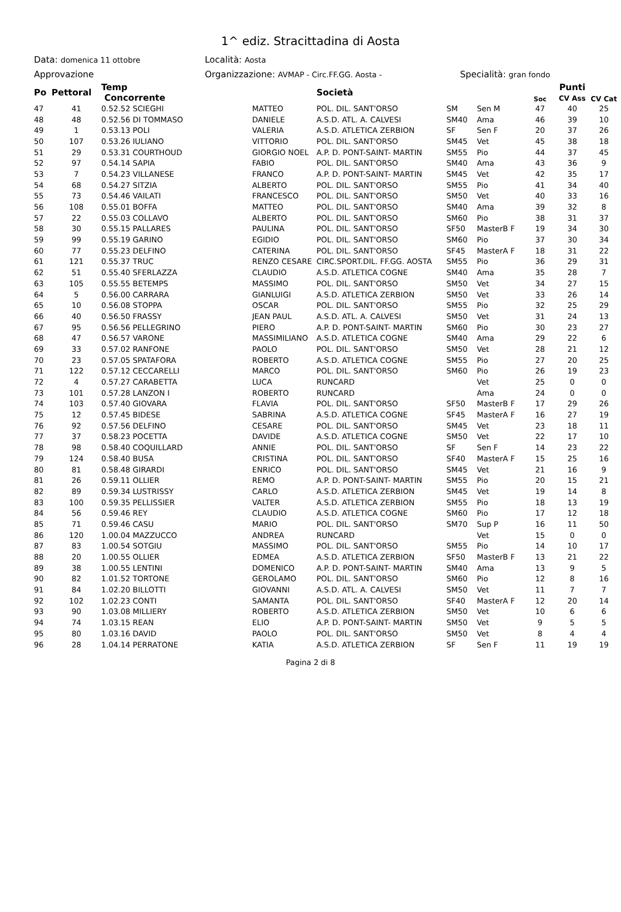1^ ediz. Stracittadina di Aosta
Data: domenica 11 ottobre Località: Aosta
Approvazione Organizzazione: AVMAP - Circ.FF.GG. Aosta - Specialità: gran fondo
| Po | Pettoral | Temp Concorrente | | | Società | | | Soc | Punti CV Ass | CV Cat |
| --- | --- | --- | --- | --- | --- | --- | --- | --- | --- | --- |
| 47 | 41 | 0.52.52 SCIEGHI | | MATTEO | POL. DIL. SANT'ORSO | SM | Sen M | 47 | 40 | 25 |
| 48 | 48 | 0.52.56 DI TOMMASO | | DANIELE | A.S.D. ATL. A. CALVESI | SM40 | Ama | 46 | 39 | 10 |
| 49 | 1 | 0.53.13 POLI | | VALERIA | A.S.D. ATLETICA ZERBION | SF | Sen F | 20 | 37 | 26 |
| 50 | 107 | 0.53.26 IULIANO | | VITTORIO | POL. DIL. SANT'ORSO | SM45 | Vet | 45 | 38 | 18 |
| 51 | 29 | 0.53.31 COURTHOUD | | GIORGIO NOEL | A.P. D. PONT-SAINT- MARTIN | SM55 | Pio | 44 | 37 | 45 |
| 52 | 97 | 0.54.14 SAPIA | | FABIO | POL. DIL. SANT'ORSO | SM40 | Ama | 43 | 36 | 9 |
| 53 | 7 | 0.54.23 VILLANESE | | FRANCO | A.P. D. PONT-SAINT- MARTIN | SM45 | Vet | 42 | 35 | 17 |
| 54 | 68 | 0.54.27 SITZIA | | ALBERTO | POL. DIL. SANT'ORSO | SM55 | Pio | 41 | 34 | 40 |
| 55 | 73 | 0.54.46 VAILATI | | FRANCESCO | POL. DIL. SANT'ORSO | SM50 | Vet | 40 | 33 | 16 |
| 56 | 108 | 0.55.01 BOFFA | | MATTEO | POL. DIL. SANT'ORSO | SM40 | Ama | 39 | 32 | 8 |
| 57 | 22 | 0.55.03 COLLAVO | | ALBERTO | POL. DIL. SANT'ORSO | SM60 | Pio | 38 | 31 | 37 |
| 58 | 30 | 0.55.15 PALLARES | | PAULINA | POL. DIL. SANT'ORSO | SF50 | MasterB F | 19 | 34 | 30 |
| 59 | 99 | 0.55.19 GARINO | | EGIDIO | POL. DIL. SANT'ORSO | SM60 | Pio | 37 | 30 | 34 |
| 60 | 77 | 0.55.23 DELFINO | | CATERINA | POL. DIL. SANT'ORSO | SF45 | MasterA F | 18 | 31 | 22 |
| 61 | 121 | 0.55.37 TRUC | | RENZO CESARE | CIRC.SPORT.DIL. FF.GG. AOSTA | SM55 | Pio | 36 | 29 | 31 |
| 62 | 51 | 0.55.40 SFERLAZZA | | CLAUDIO | A.S.D. ATLETICA COGNE | SM40 | Ama | 35 | 28 | 7 |
| 63 | 105 | 0.55.55 BETEMPS | | MASSIMO | POL. DIL. SANT'ORSO | SM50 | Vet | 34 | 27 | 15 |
| 64 | 5 | 0.56.00 CARRARA | | GIANLUIGI | A.S.D. ATLETICA ZERBION | SM50 | Vet | 33 | 26 | 14 |
| 65 | 10 | 0.56.08 STOPPA | | OSCAR | POL. DIL. SANT'ORSO | SM55 | Pio | 32 | 25 | 29 |
| 66 | 40 | 0.56.50 FRASSY | | JEAN PAUL | A.S.D. ATL. A. CALVESI | SM50 | Vet | 31 | 24 | 13 |
| 67 | 95 | 0.56.56 PELLEGRINO | | PIERO | A.P. D. PONT-SAINT- MARTIN | SM60 | Pio | 30 | 23 | 27 |
| 68 | 47 | 0.56.57 VARONE | | MASSIMILIANO | A.S.D. ATLETICA COGNE | SM40 | Ama | 29 | 22 | 6 |
| 69 | 33 | 0.57.02 RANFONE | | PAOLO | POL. DIL. SANT'ORSO | SM50 | Vet | 28 | 21 | 12 |
| 70 | 23 | 0.57.05 SPATAFORA | | ROBERTO | A.S.D. ATLETICA COGNE | SM55 | Pio | 27 | 20 | 25 |
| 71 | 122 | 0.57.12 CECCARELLI | | MARCO | POL. DIL. SANT'ORSO | SM60 | Pio | 26 | 19 | 23 |
| 72 | 4 | 0.57.27 CARABETTA | | LUCA | RUNCARD | | Vet | 25 | 0 | 0 |
| 73 | 101 | 0.57.28 LANZON I | | ROBERTO | RUNCARD | | Ama | 24 | 0 | 0 |
| 74 | 103 | 0.57.40 GIOVARA | | FLAVIA | POL. DIL. SANT'ORSO | SF50 | MasterB F | 17 | 29 | 26 |
| 75 | 12 | 0.57.45 BIDESE | | SABRINA | A.S.D. ATLETICA COGNE | SF45 | MasterA F | 16 | 27 | 19 |
| 76 | 92 | 0.57.56 DELFINO | | CESARE | POL. DIL. SANT'ORSO | SM45 | Vet | 23 | 18 | 11 |
| 77 | 37 | 0.58.23 POCETTA | | DAVIDE | A.S.D. ATLETICA COGNE | SM50 | Vet | 22 | 17 | 10 |
| 78 | 98 | 0.58.40 COQUILLARD | | ANNIE | POL. DIL. SANT'ORSO | SF | Sen F | 14 | 23 | 22 |
| 79 | 124 | 0.58.40 BUSA | | CRISTINA | POL. DIL. SANT'ORSO | SF40 | MasterA F | 15 | 25 | 16 |
| 80 | 81 | 0.58.48 GIRARDI | | ENRICO | POL. DIL. SANT'ORSO | SM45 | Vet | 21 | 16 | 9 |
| 81 | 26 | 0.59.11 OLLIER | | REMO | A.P. D. PONT-SAINT- MARTIN | SM55 | Pio | 20 | 15 | 21 |
| 82 | 89 | 0.59.34 LUSTRISSY | | CARLO | A.S.D. ATLETICA ZERBION | SM45 | Vet | 19 | 14 | 8 |
| 83 | 100 | 0.59.35 PELLISSIER | | VALTER | A.S.D. ATLETICA ZERBION | SM55 | Pio | 18 | 13 | 19 |
| 84 | 56 | 0.59.46 REY | | CLAUDIO | A.S.D. ATLETICA COGNE | SM60 | Pio | 17 | 12 | 18 |
| 85 | 71 | 0.59.46 CASU | | MARIO | POL. DIL. SANT'ORSO | SM70 | Sup P | 16 | 11 | 50 |
| 86 | 120 | 1.00.04 MAZZUCCO | | ANDREA | RUNCARD | | Vet | 15 | 0 | 0 |
| 87 | 83 | 1.00.54 SOTGIU | | MASSIMO | POL. DIL. SANT'ORSO | SM55 | Pio | 14 | 10 | 17 |
| 88 | 20 | 1.00.55 OLLIER | | EDMEA | A.S.D. ATLETICA ZERBION | SF50 | MasterB F | 13 | 21 | 22 |
| 89 | 38 | 1.00.55 LENTINI | | DOMENICO | A.P. D. PONT-SAINT- MARTIN | SM40 | Ama | 13 | 9 | 5 |
| 90 | 82 | 1.01.52 TORTONE | | GEROLAMO | POL. DIL. SANT'ORSO | SM60 | Pio | 12 | 8 | 16 |
| 91 | 84 | 1.02.20 BILLOTTI | | GIOVANNI | A.S.D. ATL. A. CALVESI | SM50 | Vet | 11 | 7 | 7 |
| 92 | 102 | 1.02.23 CONTI | | SAMANTA | POL. DIL. SANT'ORSO | SF40 | MasterA F | 12 | 20 | 14 |
| 93 | 90 | 1.03.08 MILLIERY | | ROBERTO | A.S.D. ATLETICA ZERBION | SM50 | Vet | 10 | 6 | 6 |
| 94 | 74 | 1.03.15 REAN | | ELIO | A.P. D. PONT-SAINT- MARTIN | SM50 | Vet | 9 | 5 | 5 |
| 95 | 80 | 1.03.16 DAVID | | PAOLO | POL. DIL. SANT'ORSO | SM50 | Vet | 8 | 4 | 4 |
| 96 | 28 | 1.04.14 PERRATONE | | KATIA | A.S.D. ATLETICA ZERBION | SF | Sen F | 11 | 19 | 19 |
Pagina 2 di 8